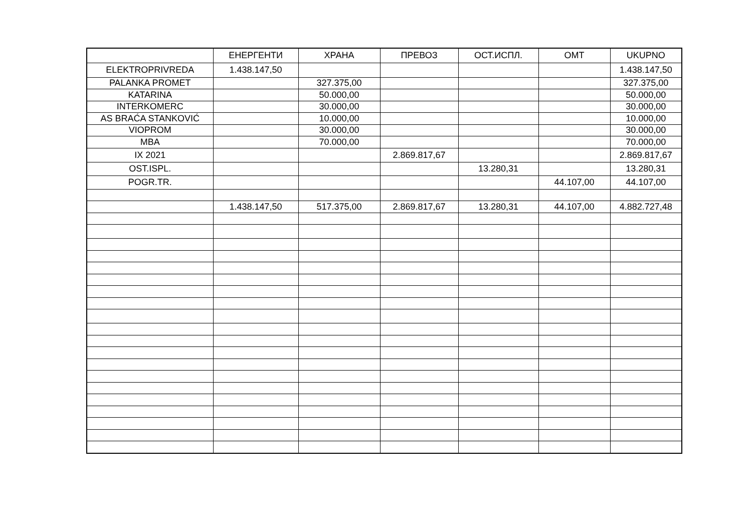| | ЕНЕРГЕНТИ | ХРАНА | ПРЕВОЗ | ОСТ.ИСПЛ. | ОМТ | UKUPNO |
| --- | --- | --- | --- | --- | --- | --- |
| ELEKTROPRIVREDA | 1.438.147,50 | | | | | 1.438.147,50 |
| PALANKA PROMET | | 327.375,00 | | | | 327.375,00 |
| KATARINA | | 50.000,00 | | | | 50.000,00 |
| INTERKOMERC | | 30.000,00 | | | | 30.000,00 |
| AS BRAĆA STANKOVIĆ | | 10.000,00 | | | | 10.000,00 |
| VIOPROM | | 30.000,00 | | | | 30.000,00 |
| MBA | | 70.000,00 | | | | 70.000,00 |
| IX 2021 | | | 2.869.817,67 | | | 2.869.817,67 |
| OST.ISPL. | | | | 13.280,31 | | 13.280,31 |
| POGR.TR. | | | | | 44.107,00 | 44.107,00 |
| | 1.438.147,50 | 517.375,00 | 2.869.817,67 | 13.280,31 | 44.107,00 | 4.882.727,48 |